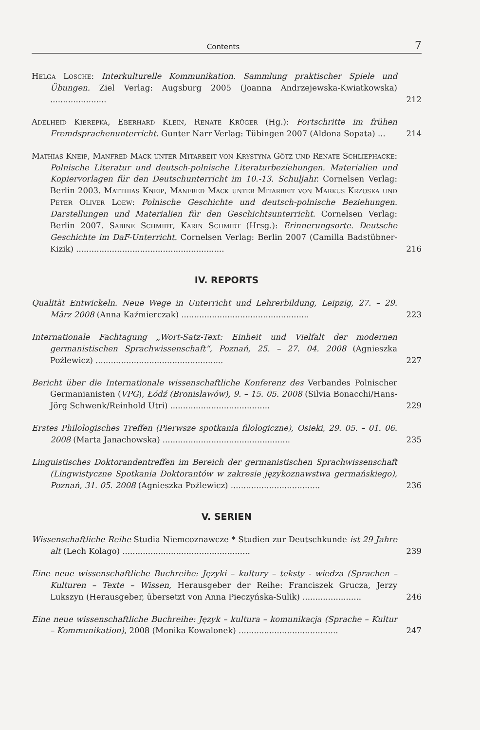Contents 7
Helga Losche: Interkulturelle Kommunikation. Sammlung praktischer Spiele und Übungen. Ziel Verlag: Augsburg 2005 (Joanna Andrzejewska-Kwiatkowska) ......................
212
Adelheid Kierepka, Eberhard Klein, Renate Krüger (Hg.): Fortschritte im frühen Fremdsprachenunterricht. Gunter Narr Verlag: Tübingen 2007 (Aldona Sopata) ...
214
Mathias Kneip, Manfred Mack unter Mitarbeit von Krystyna Götz und Renate Schliephacke: Polnische Literatur und deutsch-polnische Literaturbeziehungen. Materialien und Kopiervorlagen für den Deutschunterricht im 10.-13. Schuljahr. Cornelsen Verlag: Berlin 2003. Matthias Kneip, Manfred Mack unter Mitarbeit von Markus Krzoska und Peter Oliver Loew: Polnische Geschichte und deutsch-polnische Beziehungen. Darstellungen und Materialien für den Geschichtsunterricht. Cornelsen Verlag: Berlin 2007. Sabine Schmidt, Karin Schmidt (Hrsg.): Erinnerungsorte. Deutsche Geschichte im DaF-Unterricht. Cornelsen Verlag: Berlin 2007 (Camilla Badstübner-Kizik) ..........................................................
216
IV. REPORTS
Qualität Entwickeln. Neue Wege in Unterricht und Lehrerbildung, Leipzig, 27. – 29. März 2008 (Anna Kaźmierczak) ..................................................
223
Internationale Fachtagung „Wort-Satz-Text: Einheit und Vielfalt der modernen germanistischen Sprachwissenschaft“, Poznań, 25. – 27. 04. 2008 (Agnieszka Poźlewicz) ..................................................
227
Bericht über die Internationale wissenschaftliche Konferenz des Verbandes Polnischer Germanianisten (VPG), Łódź (Bronisławów), 9. – 15. 05. 2008 (Silvia Bonacchi/Hans-Jörg Schwenk/Reinhold Utri) .......................................
229
Erstes Philologisches Treffen (Pierwsze spotkania filologiczne), Osieki, 29. 05. – 01. 06. 2008 (Marta Janachowska) ..................................................
235
Linguistisches Doktorandentreffen im Bereich der germanistischen Sprachwissenschaft (Lingwistyczne Spotkania Doktorantów w zakresie językoznawstwa germańskiego), Poznań, 31. 05. 2008 (Agnieszka Poźlewicz) ...................................
236
V. SERIEN
Wissenschaftliche Reihe Studia Niemcoznawcze * Studien zur Deutschkunde ist 29 Jahre alt (Lech Kolago) ..................................................
239
Eine neue wissenschaftliche Buchreihe: Języki – kultury – teksty - wiedza (Sprachen – Kulturen – Texte – Wissen, Herausgeber der Reihe: Franciszek Grucza, Jerzy Lukszyn (Herausgeber, übersetzt von Anna Pieczyńska-Sulik) .......................
246
Eine neue wissenschaftliche Buchreihe: Język – kultura – komunikacja (Sprache – Kultur – Kommunikation), 2008 (Monika Kowalonek) .......................................
247